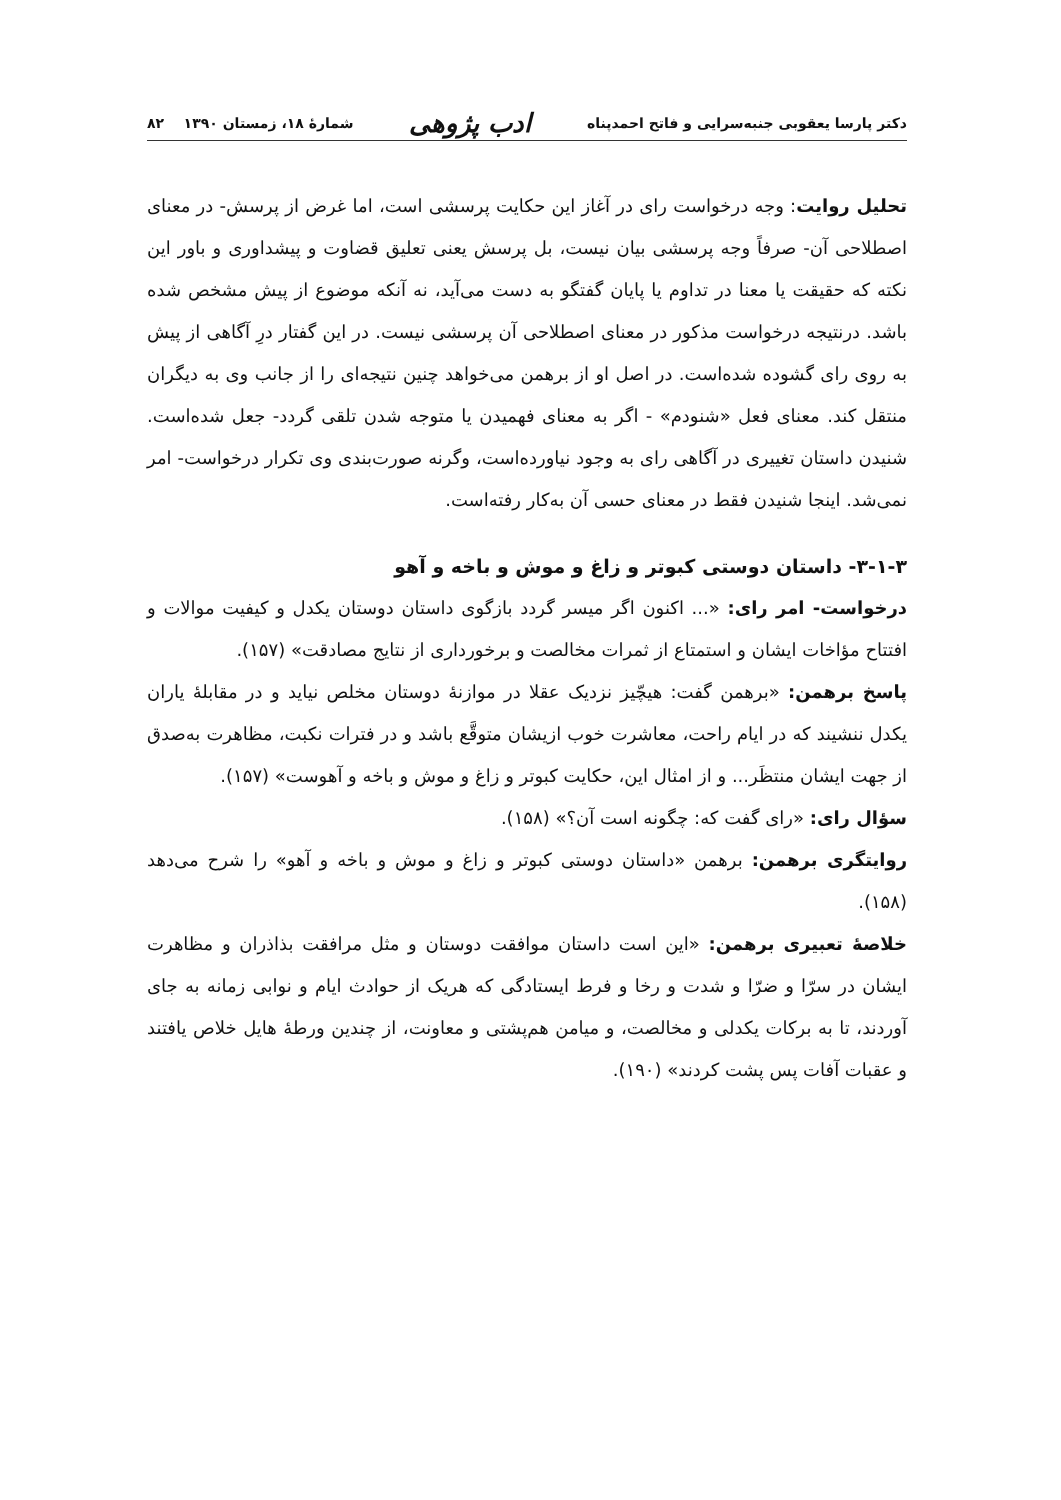دکتر پارسا یعقوبی جنبه‌سرایی و فاتح احمدپناه ادب پژوهی شمارهٔ ۱۸، زمستان ۱۳۹۰ ۸۲
تحلیل روایت: وجه درخواست رای در آغاز این حکایت پرسشی است، اما غرض از پرسش- در معنای اصطلاحی آن- صرفاً وجه پرسشی بیان نیست، بل پرسش یعنی تعلیق قضاوت و پیشداوری و باور این نکته که حقیقت یا معنا در تداوم یا پایان گفتگو به دست می‌آید، نه آنکه موضوع از پیش مشخص شده باشد. درنتیجه درخواست مذکور در معنای اصطلاحی آن پرسشی نیست. در این گفتار درِ آگاهی از پیش به روی رای گشوده شده‌است. در اصل او از برهمن می‌خواهد چنین نتیجه‌ای را از جانب وی به دیگران منتقل کند. معنای فعل «شنودم» - اگر به معنای فهمیدن یا متوجه شدن تلقی گردد- جعل شده‌است. شنیدن داستان تغییری در آگاهی رای به وجود نیاورده‌است، وگرنه صورت‌بندی وی تکرار درخواست- امر نمی‌شد. اینجا شنیدن فقط در معنای حسی آن به‌کار رفته‌است.
۳-۱-۳- داستان دوستی کبوتر و زاغ و موش و باخه و آهو
درخواست- امر رای: «... اکنون اگر میسر گردد بازگوی داستان دوستان یکدل و کیفیت موالات و افتتاح مؤاخات ایشان و استمتاع از ثمرات مخالصت و برخورداری از نتایج مصادقت» (۱۵۷).
پاسخ برهمن: «برهمن گفت: هیچّیز نزدیک عقلا در موازنهٔ دوستان مخلص نیاید و در مقابلهٔ یاران یکدل ننشیند که در ایام راحت، معاشرت خوب ازیشان متوقَّع باشد و در فترات نکبت، مظاهرت به‌صدق از جهت ایشان منتظَر... و از امثال این، حکایت کبوتر و زاغ و موش و باخه و آهوست» (۱۵۷).
سؤال رای: «رای گفت که: چگونه است آن؟» (۱۵۸).
روایتگری برهمن: برهمن «داستان دوستی کبوتر و زاغ و موش و باخه و آهو» را شرح می‌دهد (۱۵۸).
خلاصهٔ تعبیری برهمن: «این است داستان موافقت دوستان و مثل مرافقت بذاذران و مظاهرت ایشان در سرّا و ضرّا و شدت و رخا و فرط ایستادگی که هریک از حوادث ایام و نوابی زمانه به جای آوردند، تا به برکات یکدلی و مخالصت، و میامن هم‌پشتی و معاونت، از چندین ورطهٔ هایل خلاص یافتند و عقبات آفات پس پشت کردند» (۱۹۰).